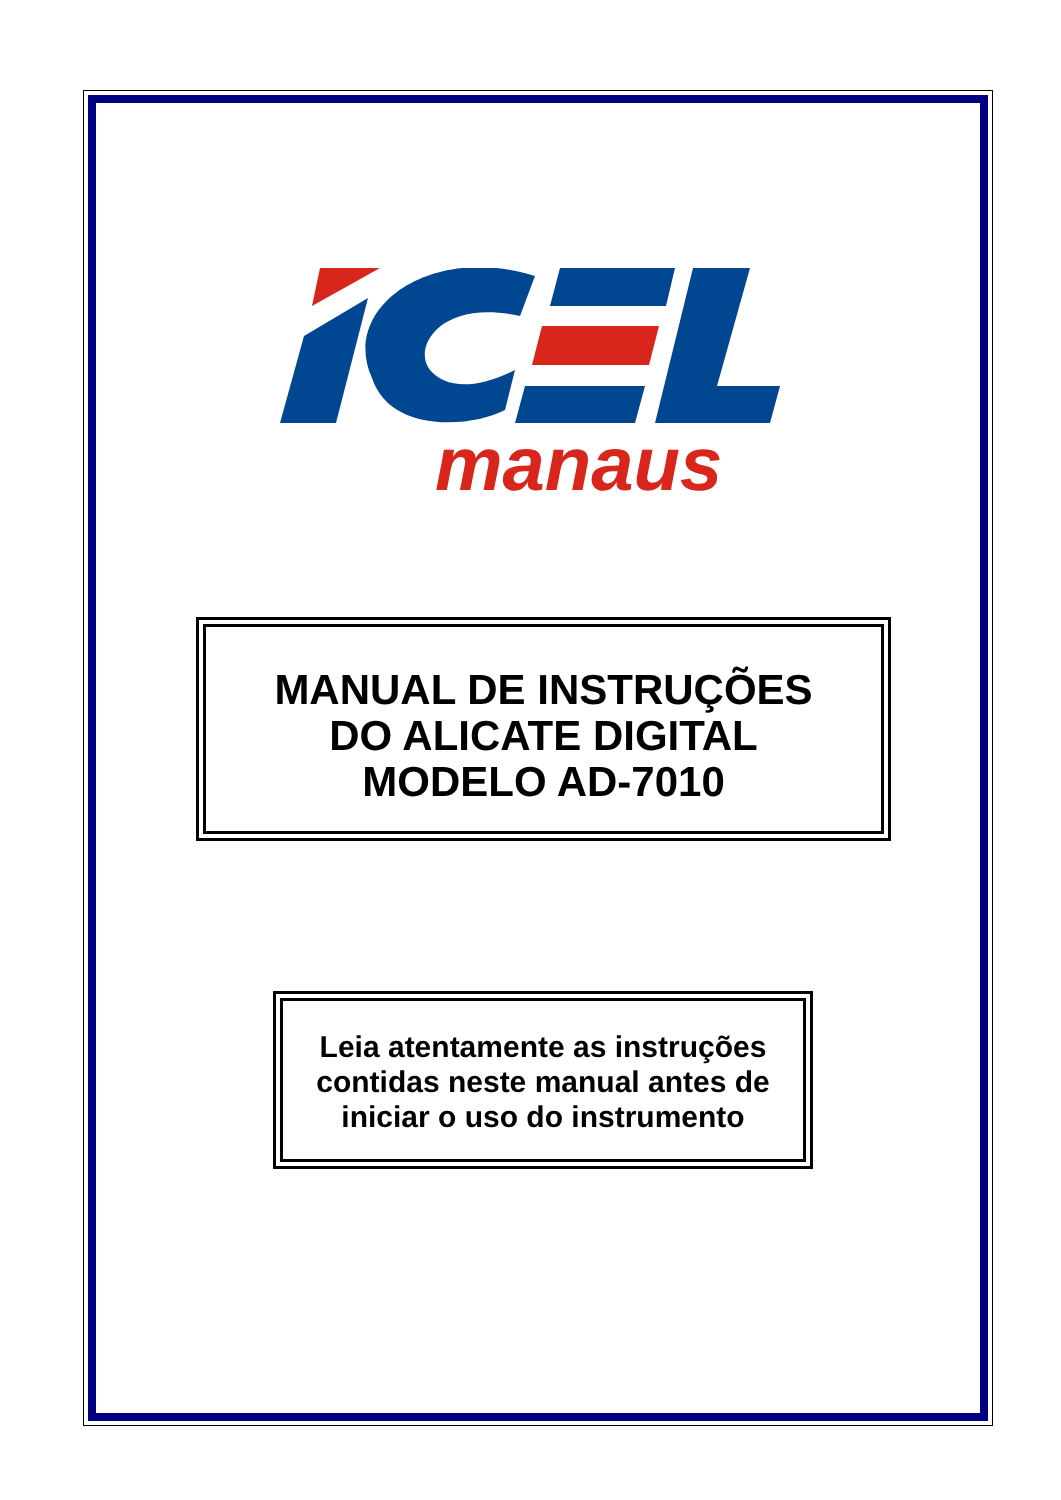manaus
MANUAL DE INSTRUÇÕES
DO ALICATE DIGITAL
MODELO AD-7010
Leia atentamente as instruções
contidas neste manual antes de
iniciar o uso do instrumento